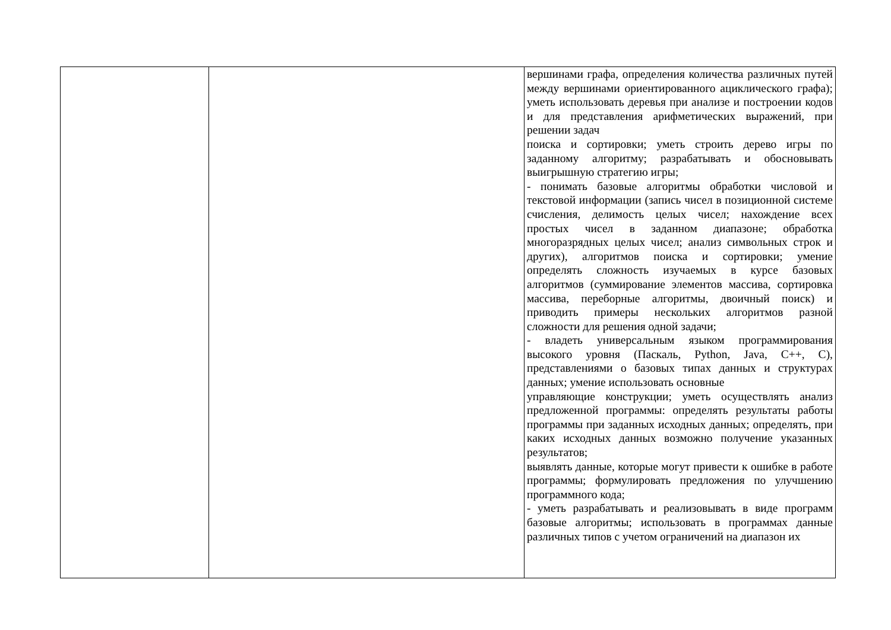| | | вершинами графа, определения количества различных путей между вершинами ориентированного ациклического графа); уметь использовать деревья при анализе и построении кодов и для представления арифметических выражений, при решении задач поиска и сортировки; уметь строить дерево игры по заданному алгоритму; разрабатывать и обосновывать выигрышную стратегию игры; - понимать базовые алгоритмы обработки числовой и текстовой информации (запись чисел в позиционной системе счисления, делимость целых чисел; нахождение всех простых чисел в заданном диапазоне; обработка многоразрядных целых чисел; анализ символьных строк и других), алгоритмов поиска и сортировки; умение определять сложность изучаемых в курсе базовых алгоритмов (суммирование элементов массива, сортировка массива, переборные алгоритмы, двоичный поиск) и приводить примеры нескольких алгоритмов разной сложности для решения одной задачи; - владеть универсальным языком программирования высокого уровня (Паскаль, Python, Java, C++, C), представлениями о базовых типах данных и структурах данных; умение использовать основные управляющие конструкции; уметь осуществлять анализ предложенной программы: определять результаты работы программы при заданных исходных данных; определять, при каких исходных данных возможно получение указанных результатов; выявлять данные, которые могут привести к ошибке в работе программы; формулировать предложения по улучшению программного кода; - уметь разрабатывать и реализовывать в виде программ базовые алгоритмы; использовать в программах данные различных типов с учетом ограничений на диапазон их |